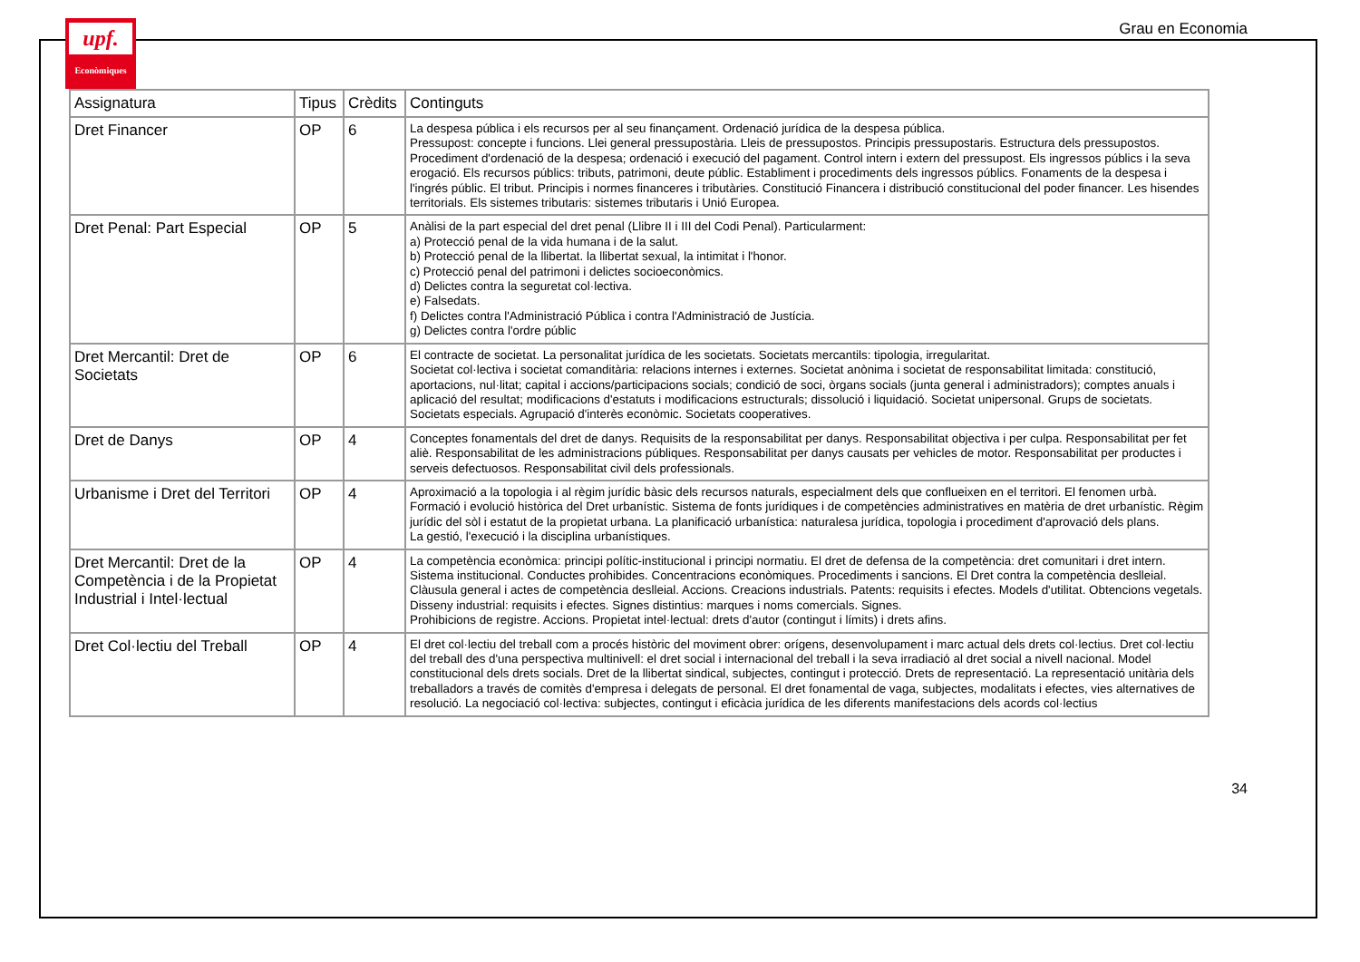upf.
Econòmiques
Grau en Economia
| Assignatura | Tipus | Crèdits | Continguts |
| --- | --- | --- | --- |
| Dret Financer | OP | 6 | La despesa pública i els recursos per al seu finançament. Ordenació jurídica de la despesa pública. Pressupost: concepte i funcions. Llei general pressupostària. Lleis de pressupostos. Principis pressupostaris. Estructura dels pressupostos. Procediment d'ordenació de la despesa; ordenació i execució del pagament. Control intern i extern del pressupost. Els ingressos públics i la seva erogació. Els recursos públics: tributs, patrimoni, deute públic. Establiment i procediments dels ingressos públics. Fonaments de la despesa i l'ingrés públic. El tribut. Principis i normes financeres i tributàries. Constitució Financera i distribució constitucional del poder financer. Les hisendes territorials. Els sistemes tributaris: sistemes tributaris i Unió Europea. |
| Dret Penal: Part Especial | OP | 5 | Anàlisi de la part especial del dret penal (Llibre II i III del Codi Penal). Particularment: a) Protecció penal de la vida humana i de la salut. b) Protecció penal de la llibertat. la llibertat sexual, la intimitat i l'honor. c) Protecció penal del patrimoni i delictes socioeconòmics. d) Delictes contra la seguretat col·lectiva. e) Falsedats. f) Delictes contra l'Administració Pública i contra l'Administració de Justícia. g) Delictes contra l'ordre públic |
| Dret Mercantil: Dret de Societats | OP | 6 | El contracte de societat. La personalitat jurídica de les societats. Societats mercantils: tipologia, irregularitat. Societat col·lectiva i societat comanditària: relacions internes i externes. Societat anònima i societat de responsabilitat limitada: constitució, aportacions, nul·litat; capital i accions/participacions socials; condició de soci, òrgans socials (junta general i administradors); comptes anuals i aplicació del resultat; modificacions d'estatuts i modificacions estructurals; dissolució i liquidació. Societat unipersonal. Grups de societats. Societats especials. Agrupació d'interès econòmic. Societats cooperatives. |
| Dret de Danys | OP | 4 | Conceptes fonamentals del dret de danys. Requisits de la responsabilitat per danys. Responsabilitat objectiva i per culpa. Responsabilitat per fet aliè. Responsabilitat de les administracions públiques. Responsabilitat per danys causats per vehicles de motor. Responsabilitat per productes i serveis defectuosos. Responsabilitat civil dels professionals. |
| Urbanisme i Dret del Territori | OP | 4 | Aproximació a la topologia i al règim jurídic bàsic dels recursos naturals, especialment dels que conflueixen en el territori. El fenomen urbà. Formació i evolució històrica del Dret urbanístic. Sistema de fonts jurídiques i de competències administratives en matèria de dret urbanístic. Règim jurídic del sòl i estatut de la propietat urbana. La planificació urbanística: naturalesa jurídica, topologia i procediment d'aprovació dels plans. La gestió, l'execució i la disciplina urbanístiques. |
| Dret Mercantil: Dret de la Competència i de la Propietat Industrial i Intel·lectual | OP | 4 | La competència econòmica: principi polític-institucional i principi normatiu. El dret de defensa de la competència: dret comunitari i dret intern. Sistema institucional. Conductes prohibides. Concentracions econòmiques. Procediments i sancions. El Dret contra la competència deslleial. Clàusula general i actes de competència deslleial. Accions. Creacions industrials. Patents: requisits i efectes. Models d'utilitat. Obtencions vegetals. Disseny industrial: requisits i efectes. Signes distintius: marques i noms comercials. Signes. Prohibicions de registre. Accions. Propietat intel·lectual: drets d'autor (contingut i límits) i drets afins. |
| Dret Col·lectiu del Treball | OP | 4 | El dret col·lectiu del treball com a procés històric del moviment obrer: orígens, desenvolupament i marc actual dels drets col·lectius. Dret col·lectiu del treball des d'una perspectiva multinivell: el dret social i internacional del treball i la seva irradiació al dret social a nivell nacional. Model constitucional dels drets socials. Dret de la llibertat sindical, subjectes, contingut i protecció. Drets de representació. La representació unitària dels treballadors a través de comitès d'empresa i delegats de personal. El dret fonamental de vaga, subjectes, modalitats i efectes, vies alternatives de resolució. La negociació col·lectiva: subjectes, contingut i eficàcia jurídica de les diferents manifestacions dels acords col·lectius |
34